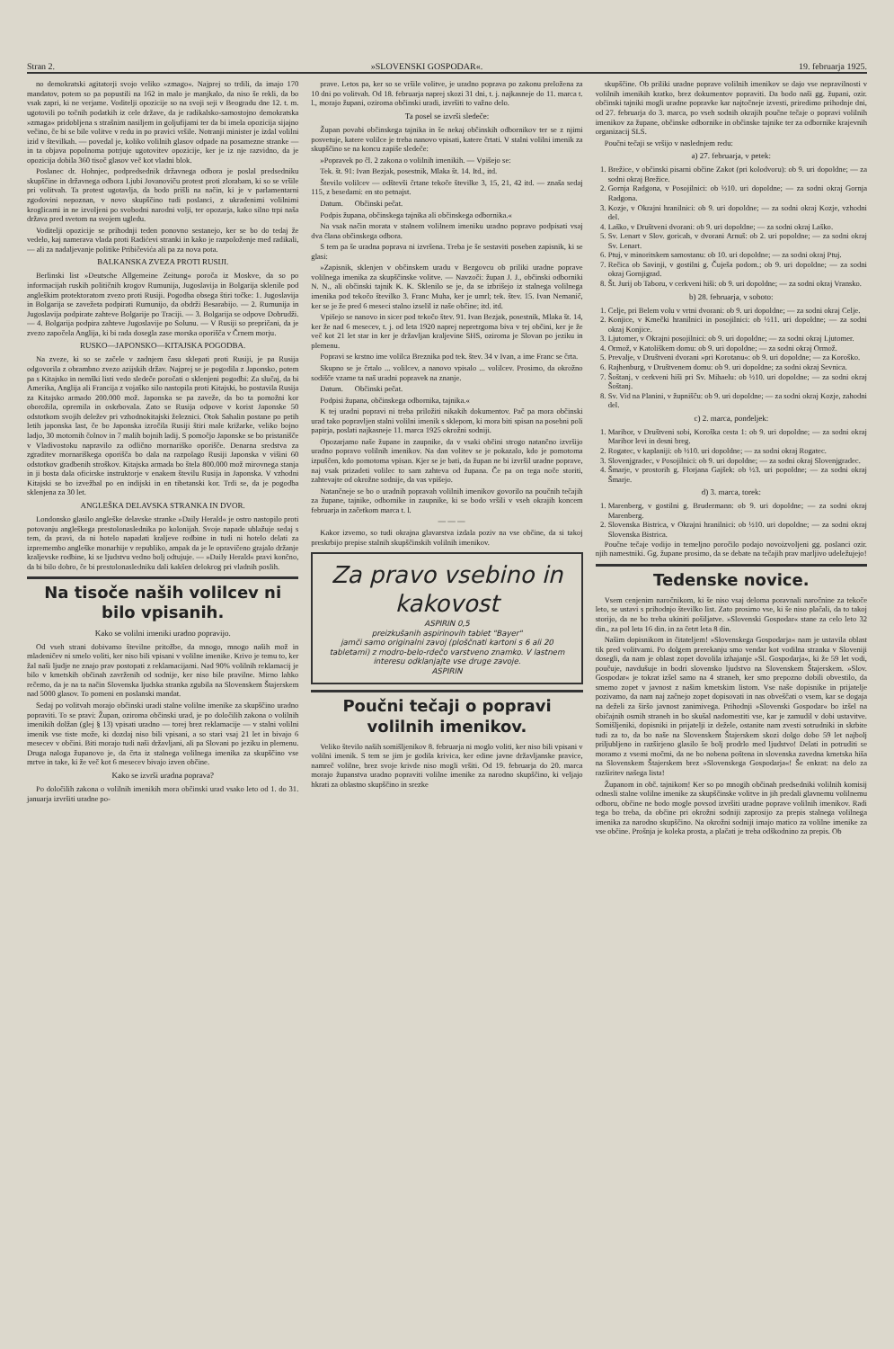Stran 2. »SLOVENSKI GOSPODAR«. 19. februarja 1925.
no demokratski agitatorji svojo veliko »zmago«. Najprej so trdili, da imajo 170 mandatov, potem so pa popustili na 162 in malo je manjkalo, da niso še rekli, da bo vsak zapri, ki ne verjame. Voditelji opozicije so na svoji seji v Beogradu dne 12. t. m. ugotovili po točnih podatkih iz cele države, da je radikalsko-samostojno demokratska »zmaga« pridobljena s strašnim nasiljem in goljufijami ter da bi imela opozicija sijajno večino, če bi se bile volitve v redu in po pravici vršile. Notranji minister je izdal volilni izid v številkah. — povedal je, koliko volilnih glasov odpade na posamezne stranke — in ta objava popolnoma potrjuje ugotovitev opozicije, ker je iz nje razvidno, da je opozicija dobila 360 tisoč glasov več kot vladni blok.
Poslanec dr. Hohnjec, podpredsednik državnega odbora je poslal predsedniku skupščine in državnega odbora Ljubi Jovanoviču protest proti zlorabam, ki so se vršile pri volitvah. Ta protest ugotavlja, da bodo prišli na način, ki je v parlamentarni zgodovini nepoznan, v novo skupščino tudi poslanci, z ukradenimi volilnimi kroglicami in ne izvoljeni po svobodni narodni volji, ter opozarja, kako silno trpi naša država pred svetom na svojem ugledu.
Voditelji opozicije se prihodnji teden ponovno sestanejo, ker se bo do tedaj že vedelo, kaj namerava vlada proti Radićevi stranki in kako je razpoloženje med radikali, — ali za nadaljevanje politike Pribičevića ali pa za nova pota.
BALKANSKA ZVEZA PROTI RUSIJI.
Berlinski list »Deutsche Allgemeine Zeitung« poroča iz Moskve, da so po informacijah ruskih političnih krogov Rumunija, Jugoslavija in Bolgarija sklenile pod angleškim protektoratom zvezo proti Rusiji. Pogodba obsega štiri točke: 1. Jugoslavija in Bolgarija se zavežeta podpirati Rumunijo, da obdrži Besarabijo. — 2. Rumunija in Jugoslavija podpirate zahteve Bolgarije po Traciji. — 3. Bolgarija se odpove Dobrudži. — 4. Bolgarija podpira zahteve Jugoslavije po Solunu. — V Rusiji so prepričani, da je zvezo započela Anglija, ki bi rada dosegla zase morska oporišča v Črnem morju.
RUSKO—JAPONSKO—KITAJSKA POGODBA.
Na zveze, ki so se začele v zadnjem času sklepati proti Rusiji, je pa Rusija odgovorila z obrambno zvezo azijskih držav. Najprej se je pogodila z Japonsko, potem pa s Kitajsko in nemški listi vedo sledeče poročati o sklenjeni pogodbi: Za slučaj, da bi Amerika, Anglija ali Francija z vojaško silo nastopila proti Kitajski, bo postavila Rusija za Kitajsko armado 200.000 mož. Japonska se pa zaveže, da bo ta pomožni kor oborožila, opremila in oskrbovala. Zato se Rusija odpove v korist Japonske 50 odstotkom svojih deležev pri vzhodnokitajski železnici. Otok Sahalin postane po petih letih japonska last, če bo Japonska izročila Rusiji štiri male križarke, veliko bojno ladjo, 30 motornih čolnov in 7 malih bojnih ladij. S pomočjo Japonske se bo pristanišče v Vladivostoku napravilo za odlično mornariško oporišče. Denarna sredstva za zgraditev mornariškega oporišča bo dala na razpolago Rusiji Japonska v višini 60 odstotkov gradbenih stroškov. Kitajska armada bo štela 800.000 mož mirovnega stanja in ji bosta dala oficirske instruktorje v enakem številu Rusija in Japonska. V vzhodni Kitajski se bo izvežbal po en indijski in en tibetanski kor. Trdi se, da je pogodba sklenjena za 30 let.
ANGLEŠKA DELAVSKA STRANKA IN DVOR.
Londonsko glasilo angleške delavske stranke »Daily Herald« je ostro nastopilo proti potovanju angleškega prestolonaslednika po kolonijah. Svoje napade ublažuje sedaj s tem, da pravi, da ni hotelo napadati kraljeve rodbine in tudi ni hotelo delati za izpremembo angleške monarhije v republiko, ampak da je le opravičeno grajalo držanje kraljevske rodbine, ki se ljudstvu vedno bolj odtujuje. — »Daily Herald« pravi končno, da bi bilo dobro, če bi prestolonasledniku dali kakšen delokrog pri vladnih poslih.
Na tisoče naših volilcev ni bilo vpisanih.
Kako se volilni imeniki uradno popravijo.
Od vseh strani dobivamo številne pritožbe, da mnogo, mnogo naših mož in mladeničev ni smelo voliti, ker niso bili vpisani v volilne imenike. Krivo je temu to, ker žal naši ljudje ne znajo prav postopati z reklamacijami. Nad 90% volilnih reklamacij je bilo v kmetskih občinah zavrženih od sodnije, ker niso bile pravilne. Mirno lahko rečemo, da je na ta način Slovenska ljudska stranka zgubila na Slovenskem Štajerskem nad 5000 glasov. To pomeni en poslanski mandat.
Sedaj po volitvah morajo občinski uradi stalne volilne imenike za skupščino uradno popraviti. To se pravi: Župan, oziroma občinski urad, je po določilih zakona o volilnih imenikih dolžan (glej § 13) vpisati uradno — torej brez reklamacije — v stalni volilni imenik vse tiste može, ki dozdaj niso bili vpisani, a so stari vsaj 21 let in bivajo 6 mesecev v občini. Biti morajo tudi naši državljani, ali pa Slovani po jeziku in plemenu. Druga naloga županovo je, da črta iz stalnega volilnega imenika za skupščino vse mrtve in take, ki že več kot 6 mesecev bivajo izven občine.
Kako se izvrši uradna poprava?
Po določilih zakona o volilnih imenikih mora občinski urad vsako leto od 1. do 31. januarja izvršiti uradne po-
prave. Letos pa, ker so se vršile volitve, je uradno poprava po zakonu preložena za 10 dni po volitvah. Od 18. februarja naprej skozi 31 dni, t. j. najkasneje do 11. marca t. l., morajo župani, oziroma občinski uradi, izvršiti to važno delo.
Ta posel se izvrši sledeče:
Župan povabi občinskega tajnika in še nekaj občinskih odbornikov ter se z njimi posvetuje, katere volilce je treba nanovo vpisati, katere črtati. V stalni volilni imenik za skupščino se na koncu zapiše sledeče:
»Popravek po čl. 2 zakona o volilnih imenikih. — Vpišejo se:
Tek. št. 91: Ivan Bezjak, posestnik, Mlaka št. 14. Itd., itd.
Število volilcev — odštevši črtane tekoče številke 3, 15, 21, 42 itd. — znaša sedaj 115, z besedami: en sto petnajst.
Datum. Občinski pečat.
Podpis župana, občinskega tajnika ali občinskega odbornika.«
Na vsak način morata v stalnem volilnem imeniku uradno popravo podpisati vsaj dva člana občinskega odbora.
S tem pa še uradna poprava ni izvršena. Treba je še sestaviti poseben zapisnik, ki se glasi:
»Zapisnik, sklenjen v občinskem uradu v Bezgovcu ob priliki uradne poprave volilnega imenika za skupščinske volitve. — Navzoči: župan J. J., občinski odborniki N. N., ali občinski tajnik K. K. Sklenilo se je, da se izbrišejo iz stalnega volilnega imenika pod tekočo številko 3. Franc Muha, ker je umrl; tek. štev. 15. Ivan Nemanič, ker se je že pred 6 meseci stalno izselil iz naše občine; itd. itd.
Vpišejo se nanovo in sicer pod tekočo štev. 91. Ivan Bezjak, posestnik, Mlaka št. 14, ker že nad 6 mesecev, t. j. od leta 1920 naprej nepretrgoma biva v tej občini, ker je že več kot 21 let star in ker je državljan kraljevine SHS, oziroma je Slovan po jeziku in plemenu.
Popravi se krstno ime volilca Breznika pod tek. štev. 34 v Ivan, a ime Franc se črta.
Skupno se je črtalo ... volilcev, a nanovo vpisalo ... volilcev. Prosimo, da okrožno sodišče vzame ta naš uradni popravek na znanje.
Datum. Občinski pečat.
Podpisi župana, občinskega odbornika, tajnika.«
K tej uradni popravi ni treba priložiti nikakih dokumentov. Pač pa mora občinski urad tako popravljen stalni volilni imenik s sklepom, ki mora biti spisan na posebni poli papirja, poslati najkasneje 11. marca 1925 okrožni sodniji.
Opozarjamo naše župane in zaupnike, da v vsaki občini strogo natančno izvršijo uradno popravo volilnih imenikov. Na dan volitev se je pokazalo, kdo je pomotoma izpuščen, kdo pomotoma vpisan. Kjer se je bati, da župan ne bi izvršil uradne poprave, naj vsak prizadeti volilec to sam zahteva od župana. Če pa on tega noče storiti, zahtevajte od okrožne sodnije, da vas vpišejo.
Natančneje se bo o uradnih popravah volilnih imenikov govorilo na poučnih tečajih za župane, tajnike, odbornike in zaupnike, ki se bodo vršili v vseh okrajih koncem februarja in začetkom marca t. l.
— — —
Kakor izvemo, so tudi okrajna glavarstva izdala poziv na vse občine, da si takoj preskrbijo prepise stalnih skupščinskih volilnih imenikov.
Za pravo vsebino in kakovost
ASPIRIN 0,5
preizkušanih aspirinovih tablet "Bayer"
jamči samo originalni zavoj (ploščnati kartoni s 6 ali 20 tabletami) z modro-belo-rdečo varstveno znamko. V lastnem interesu odklanjajte vse druge zavoje.
ASPIRIN
Poučni tečaji o popravi volilnih imenikov.
Veliko število naših somišljenikov 8. februarja ni moglo voliti, ker niso bili vpisani v volilni imenik. S tem se jim je godila krivica, ker edine javne državljanske pravice, namreč volilne, brez svoje krivde niso mogli vršiti. Od 19. februarja do 20. marca morajo županstva uradno popraviti volilne imenike za narodno skupščino, ki veljajo hkrati za oblastno skupščino in srezke
skupščine. Ob priliki uradne poprave volilnih imenikov se dajo vse nepravilnosti v volilnih imenikih kratko, brez dokumentov popraviti. Da bodo naši gg. župani, ozir. občinski tajniki mogli uradne popravke kar najtočneje izvesti, priredimo prihodnje dni, od 27. februarja do 3. marca, po vseh sodnih okrajih poučne tečaje o popravi volilnih imenikov za župane, občinske odbornike in občinske tajnike ter za odbornike krajevnih organizacij SLS.
Poučni tečaji se vršijo v naslednjem redu:
a) 27. februarja, v petek:
1. Brežice, v občinski pisarni občine Zakot (pri kolodvoru): ob 9. uri dopoldne; — za sodni okraj Brežice.
2. Gornja Radgona, v Posojilnici: ob ½10. uri dopoldne; — za sodni okraj Gornja Radgona.
3. Kozje, v Okrajni hranilnici: ob 9. uri dopoldne; — za sodni okraj Kozje, vzhodni del.
4. Laško, v Društveni dvorani: ob 9. uri dopoldne; — za sodni okraj Laško.
5. Sv. Lenart v Slov. goricah, v dvorani Arnuš: ob 2. uri popoldne; — za sodni okraj Sv. Lenart.
6. Ptuj, v minoritskem samostanu: ob 10. uri dopoldne; — za sodni okraj Ptuj.
7. Rečica ob Savinji, v gostilni g. Čuješa podom.; ob 9. uri dopoldne; — za sodni okraj Gornjigrad.
8. Št. Jurij ob Taboru, v cerkveni hiši: ob 9. uri dopoldne; — za sodni okraj Vransko.
b) 28. februarja, v soboto:
1. Celje, pri Belem volu v vrtni dvorani: ob 9. uri dopoldne; — za sodni okraj Celje.
2. Konjice, v Kmečki hranilnici in posojilnici: ob ½11. uri dopoldne; — za sodni okraj Konjice.
3. Ljutomer, v Okrajni posojilnici: ob 9. uri dopoldne; — za sodni okraj Ljutomer.
4. Ormož, v Katoliškem domu: ob 9. uri dopoldne; — za sodni okraj Ormož.
5. Prevalje, v Društveni dvorani »pri Korotanu«: ob 9. uri dopoldne; — za Koroško.
6. Rajhenburg, v Društvenem domu: ob 9. uri dopoldne; za sodni okraj Sevnica.
7. Šoštanj, v cerkveni hiši pri Sv. Mihaelu: ob ½10. uri dopoldne; — za sodni okraj Šoštanj.
8. Sv. Vid na Planini, v župnišču: ob 9. uri dopoldne; — za sodni okraj Kozje, zahodni del.
c) 2. marca, pondeljek:
1. Maribor, v Društveni sobi, Koroška cesta 1: ob 9. uri dopoldne; — za sodni okraj Maribor levi in desni breg.
2. Rogatec, v kaplaniji: ob ½10. uri dopoldne; — za sodni okraj Rogatec.
3. Slovenjgradec, v Posojilnici: ob 9. uri dopoldne; — za sodni okraj Slovenjgradec.
4. Šmarje, v prostorih g. Florjana Gajšek: ob ½3. uri popoldne; — za sodni okraj Šmarje.
d) 3. marca, torek:
1. Marenberg, v gostilni g. Brudermann: ob 9. uri dopoldne; — za sodni okraj Marenberg.
2. Slovenska Bistrica, v Okrajni hranilnici: ob ½10. uri dopoldne; — za sodni okraj Slovenska Bistrica.
Poučne tečaje vodijo in temeljno poročilo podajo novoizvoljeni gg. poslanci ozir. njih namestniki. Gg. župane prosimo, da se debate na tečajih prav marljivo udeležujejo!
Tedenske novice.
Vsem cenjenim naročnikom, ki še niso vsaj deloma poravnali naročnine za tekoče leto, se ustavi s prihodnjo številko list. Zato prosimo vse, ki še niso plačali, da to takoj storijo, da ne bo treba ukiniti pošiljatve. »Slovenski Gospodar« stane za celo leto 32 din., za pol leta 16 din. in za četrt leta 8 din.
Našim dopisnikom in čitateljem! »Slovenskega Gospodarja« nam je ustavila oblast tik pred volitvami. Po dolgem prerekanju smo vendar kot vodilna stranka v Sloveniji dosegli, da nam je oblast zopet dovolila izhajanje »Sl. Gospodarja«, ki že 59 let vodi, poučuje, navdušuje in bodri slovensko ljudstvo na Slovenskem Štajerskem. »Slov. Gospodar« je tokrat izšel samo na 4 straneh, ker smo prepozno dobili obvestilo, da smemo zopet v javnost z našim kmetskim listom. Vse naše dopisnike in prijatelje pozivamo, da nam naj začnejo zopet dopisovati in nas obveščati o vsem, kar se dogaja na deželi za širšo javnost zanimivega. Prihodnji »Slovenski Gospodar« bo izšel na običajnih osmih straneh in bo skušal nadomestiti vse, kar je zamudil v dobi ustavitve. Somišljeniki, dopisniki in prijatelji iz dežele, ostanite nam zvesti sotrudniki in skrbite tudi za to, da bo naše na Slovenskem Štajerskem skozi dolgo dobo 59 let najbolj priljubljeno in razširjeno glasilo še bolj prodrlo med ljudstvo! Delati in potruditi se moramo z vsemi močmi, da ne bo nobena poštena in slovenska zavedna kmetska hiša na Slovenskem Štajerskem brez »Slovenskega Gospodarja«! Še enkrat: na delo za razširitev našega lista!
Županom in obč. tajnikom! Ker so po mnogih občinah predsedniki volilnih komisij odnesli stalne volilne imenike za skupščinske volitve in jih predali glavnemu volilnemu odboru, občine ne bodo mogle povsod izvršiti uradne poprave volilnih imenikov. Radi tega bo treba, da občine pri okrožni sodniji zaprosijo za prepis stalnega volilnega imenika za narodno skupščino. Na okrožni sodniji imajo matico za volilne imenike za vse občine. Prošnja je koleka prosta, a plačati je treba odškodnino za prepis. Ob